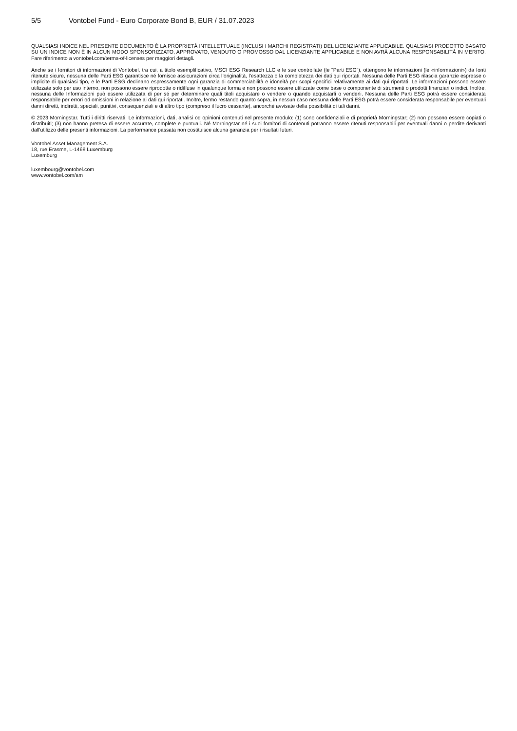5/5 Vontobel Fund - Euro Corporate Bond B, EUR / 31.07.2023
QUALSIASI INDICE NEL PRESENTE DOCUMENTO È LA PROPRIETÀ INTELLETTUALE (INCLUSI I MARCHI REGISTRATI) DEL LICENZIANTE APPLICABILE. QUALSIASI PRODOTTO BASATO SU UN INDICE NON È IN ALCUN MODO SPONSORIZZATO, APPROVATO, VENDUTO O PROMOSSO DAL LICENZIANTE APPLICABILE E NON AVRÀ ALCUNA RESPONSABILITÀ IN MERITO. Fare riferimento a vontobel.com/terms-of-licenses per maggiori dettagli.
Anche se i fornitori di informazioni di Vontobel, tra cui, a titolo esemplificativo, MSCI ESG Research LLC e le sue controllate (le “Parti ESG”), ottengono le informazioni (le «informazioni») da fonti ritenute sicure, nessuna delle Parti ESG garantisce né fornisce assicurazioni circa l’originalità, l’esattezza o la completezza dei dati qui riportati. Nessuna delle Parti ESG rilascia garanzie espresse o implicite di qualsiasi tipo, e le Parti ESG declinano espressamente ogni garanzia di commerciabilità e idoneità per scopi specifici relativamente ai dati qui riportati. Le informazioni possono essere utilizzate solo per uso interno, non possono essere riprodotte o ridiffuse in qualunque forma e non possono essere utilizzate come base o componente di strumenti o prodotti finanziari o indici. Inoltre, nessuna delle Informazioni può essere utilizzata di per sé per determinare quali titoli acquistare o vendere o quando acquistarli o venderli. Nessuna delle Parti ESG potrà essere considerata responsabile per errori od omissioni in relazione ai dati qui riportati. Inoltre, fermo restando quanto sopra, in nessun caso nessuna delle Parti ESG potrà essere considerata responsabile per eventuali danni diretti, indiretti, speciali, punitivi, consequenziali e di altro tipo (compreso il lucro cessante), ancorché avvisate della possibilità di tali danni.
© 2023 Morningstar. Tutti i diritti riservati. Le informazioni, dati, analisi od opinioni contenuti nel presente modulo: (1) sono confidenziali e di proprietà Morningstar; (2) non possono essere copiati o distribuiti; (3) non hanno pretesa di essere accurate, complete e puntuali. Né Morningstar né i suoi fornitori di contenuti potranno essere ritenuti responsabili per eventuali danni o perdite derivanti dall'utilizzo delle presenti informazioni. La performance passata non costituisce alcuna garanzia per i risultati futuri.
Vontobel Asset Management S.A.
18, rue Erasme, L-1468 Luxemburg
Luxemburg
luxembourg@vontobel.com
www.vontobel.com/am